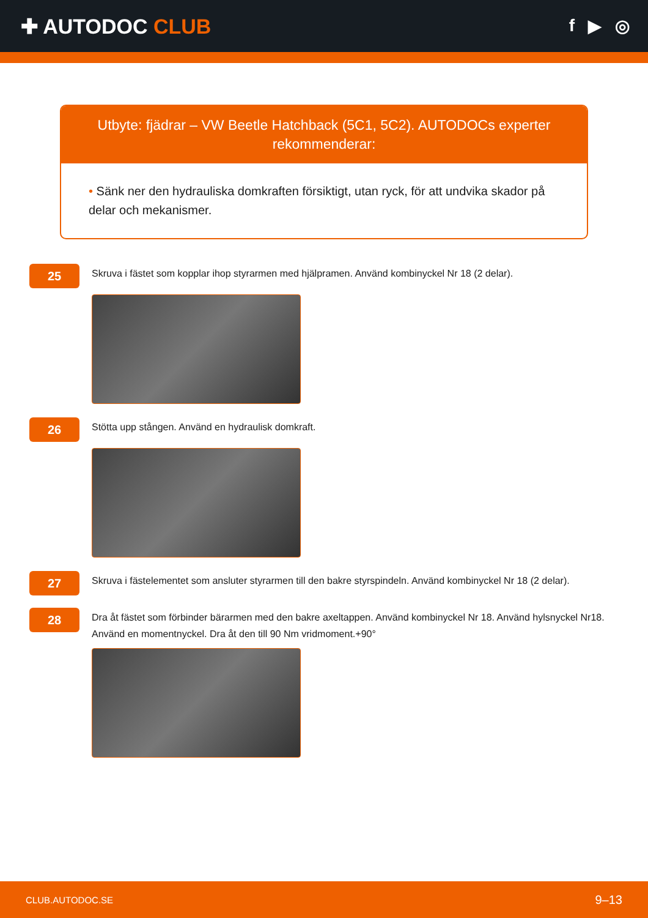✚ AUTODOC CLUB
f ▶ ◎
Utbyte: fjädrar – VW Beetle Hatchback (5C1, 5C2). AUTODOCs experter rekommenderar:
• Sänk ner den hydrauliska domkraften försiktigt, utan ryck, för att undvika skador på delar och mekanismer.
25
Skruva i fästet som kopplar ihop styrarmen med hjälpramen. Använd kombinyckel Nr 18 (2 delar).
26
Stötta upp stången. Använd en hydraulisk domkraft.
27
Skruva i fästelementet som ansluter styrarmen till den bakre styrspindeln. Använd kombinyckel Nr 18 (2 delar).
28
Dra åt fästet som förbinder bärarmen med den bakre axeltappen. Använd kombinyckel Nr 18. Använd hylsnyckel Nr18. Använd en momentnyckel. Dra åt den till 90 Nm vridmoment.+90°
CLUB.AUTODOC.SE 9–13